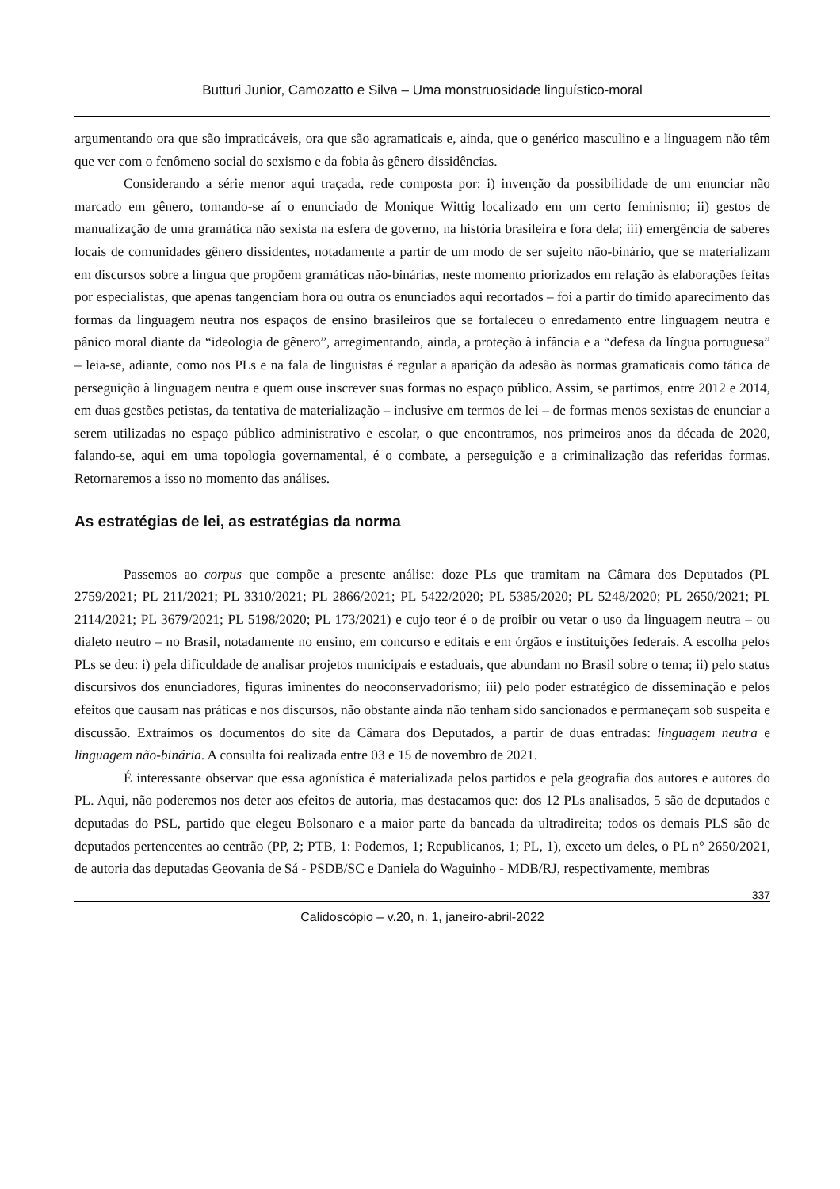Butturi Junior, Camozatto e Silva – Uma monstruosidade linguístico-moral
argumentando ora que são impraticáveis, ora que são agramaticais e, ainda, que o genérico masculino e a linguagem não têm que ver com o fenômeno social do sexismo e da fobia às gênero dissidências.
Considerando a série menor aqui traçada, rede composta por: i) invenção da possibilidade de um enunciar não marcado em gênero, tomando-se aí o enunciado de Monique Wittig localizado em um certo feminismo; ii) gestos de manualização de uma gramática não sexista na esfera de governo, na história brasileira e fora dela; iii) emergência de saberes locais de comunidades gênero dissidentes, notadamente a partir de um modo de ser sujeito não-binário, que se materializam em discursos sobre a língua que propõem gramáticas não-binárias, neste momento priorizados em relação às elaborações feitas por especialistas, que apenas tangenciam hora ou outra os enunciados aqui recortados – foi a partir do tímido aparecimento das formas da linguagem neutra nos espaços de ensino brasileiros que se fortaleceu o enredamento entre linguagem neutra e pânico moral diante da “ideologia de gênero”, arregimentando, ainda, a proteção à infância e a “defesa da língua portuguesa” – leia-se, adiante, como nos PLs e na fala de linguistas é regular a aparição da adesão às normas gramaticais como tática de perseguição à linguagem neutra e quem ouse inscrever suas formas no espaço público. Assim, se partimos, entre 2012 e 2014, em duas gestões petistas, da tentativa de materialização – inclusive em termos de lei – de formas menos sexistas de enunciar a serem utilizadas no espaço público administrativo e escolar, o que encontramos, nos primeiros anos da década de 2020, falando-se, aqui em uma topologia governamental, é o combate, a perseguição e a criminalização das referidas formas. Retornaremos a isso no momento das análises.
As estratégias de lei, as estratégias da norma
Passemos ao corpus que compõe a presente análise: doze PLs que tramitam na Câmara dos Deputados (PL 2759/2021; PL 211/2021; PL 3310/2021; PL 2866/2021; PL 5422/2020; PL 5385/2020; PL 5248/2020; PL 2650/2021; PL 2114/2021; PL 3679/2021; PL 5198/2020; PL 173/2021) e cujo teor é o de proibir ou vetar o uso da linguagem neutra – ou dialeto neutro – no Brasil, notadamente no ensino, em concurso e editais e em órgãos e instituições federais. A escolha pelos PLs se deu: i) pela dificuldade de analisar projetos municipais e estaduais, que abundam no Brasil sobre o tema; ii) pelo status discursivos dos enunciadores, figuras iminentes do neoconservadorismo; iii) pelo poder estratégico de disseminação e pelos efeitos que causam nas práticas e nos discursos, não obstante ainda não tenham sido sancionados e permaneçam sob suspeita e discussão. Extraímos os documentos do site da Câmara dos Deputados, a partir de duas entradas: linguagem neutra e linguagem não-binária. A consulta foi realizada entre 03 e 15 de novembro de 2021.
É interessante observar que essa agonística é materializada pelos partidos e pela geografia dos autores e autores do PL. Aqui, não poderemos nos deter aos efeitos de autoria, mas destacamos que: dos 12 PLs analisados, 5 são de deputados e deputadas do PSL, partido que elegeu Bolsonaro e a maior parte da bancada da ultradireita; todos os demais PLS são de deputados pertencentes ao centrão (PP, 2; PTB, 1: Podemos, 1; Republicanos, 1; PL, 1), exceto um deles, o PL n° 2650/2021, de autoria das deputadas Geovania de Sá - PSDB/SC e Daniela do Waguinho - MDB/RJ, respectivamente, membras
337
Calidoscópio – v.20, n. 1, janeiro-abril-2022